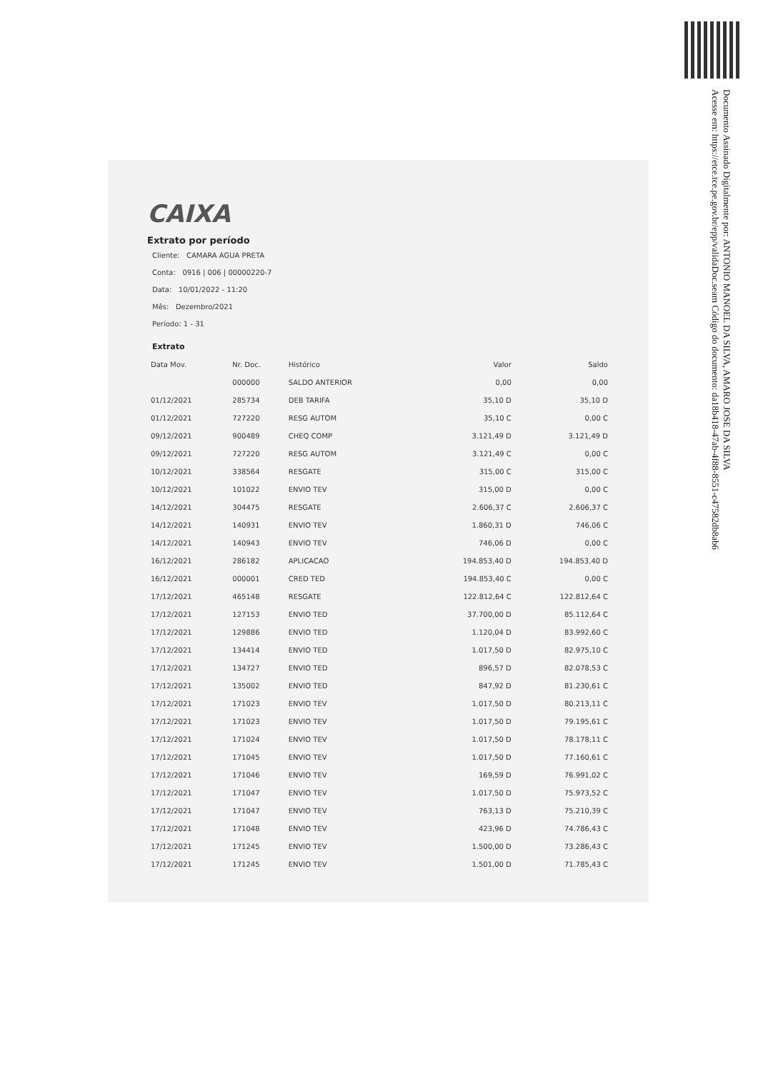Documento Assinado Digitalmente por: ANTONIO MANOEL DA SILVA, AMARO JOSE DA SILVA
Acesse em: https://etce.tce.pe.gov.br/epp/validaDoc.seam Código do documento: da18b418-47ab-4f88-8551-c47582db8ab6
CAIXA
Extrato por período
Cliente: CAMARA AGUA PRETA
Conta: 0916 | 006 | 00000220-7
Data: 10/01/2022 - 11:20
Mês: Dezembro/2021
Período: 1 - 31
Extrato
| Data Mov. | Nr. Doc. | Histórico | Valor | Saldo |
| --- | --- | --- | --- | --- |
| | 000000 | SALDO ANTERIOR | 0,00 | 0,00 |
| 01/12/2021 | 285734 | DEB TARIFA | 35,10 D | 35,10 D |
| 01/12/2021 | 727220 | RESG AUTOM | 35,10 C | 0,00 C |
| 09/12/2021 | 900489 | CHEQ COMP | 3.121,49 D | 3.121,49 D |
| 09/12/2021 | 727220 | RESG AUTOM | 3.121,49 C | 0,00 C |
| 10/12/2021 | 338564 | RESGATE | 315,00 C | 315,00 C |
| 10/12/2021 | 101022 | ENVIO TEV | 315,00 D | 0,00 C |
| 14/12/2021 | 304475 | RESGATE | 2.606,37 C | 2.606,37 C |
| 14/12/2021 | 140931 | ENVIO TEV | 1.860,31 D | 746,06 C |
| 14/12/2021 | 140943 | ENVIO TEV | 746,06 D | 0,00 C |
| 16/12/2021 | 286182 | APLICACAO | 194.853,40 D | 194.853,40 D |
| 16/12/2021 | 000001 | CRED TED | 194.853,40 C | 0,00 C |
| 17/12/2021 | 465148 | RESGATE | 122.812,64 C | 122.812,64 C |
| 17/12/2021 | 127153 | ENVIO TED | 37.700,00 D | 85.112,64 C |
| 17/12/2021 | 129886 | ENVIO TED | 1.120,04 D | 83.992,60 C |
| 17/12/2021 | 134414 | ENVIO TED | 1.017,50 D | 82.975,10 C |
| 17/12/2021 | 134727 | ENVIO TED | 896,57 D | 82.078,53 C |
| 17/12/2021 | 135002 | ENVIO TED | 847,92 D | 81.230,61 C |
| 17/12/2021 | 171023 | ENVIO TEV | 1.017,50 D | 80.213,11 C |
| 17/12/2021 | 171023 | ENVIO TEV | 1.017,50 D | 79.195,61 C |
| 17/12/2021 | 171024 | ENVIO TEV | 1.017,50 D | 78.178,11 C |
| 17/12/2021 | 171045 | ENVIO TEV | 1.017,50 D | 77.160,61 C |
| 17/12/2021 | 171046 | ENVIO TEV | 169,59 D | 76.991,02 C |
| 17/12/2021 | 171047 | ENVIO TEV | 1.017,50 D | 75.973,52 C |
| 17/12/2021 | 171047 | ENVIO TEV | 763,13 D | 75.210,39 C |
| 17/12/2021 | 171048 | ENVIO TEV | 423,96 D | 74.786,43 C |
| 17/12/2021 | 171245 | ENVIO TEV | 1.500,00 D | 73.286,43 C |
| 17/12/2021 | 171245 | ENVIO TEV | 1.501,00 D | 71.785,43 C |